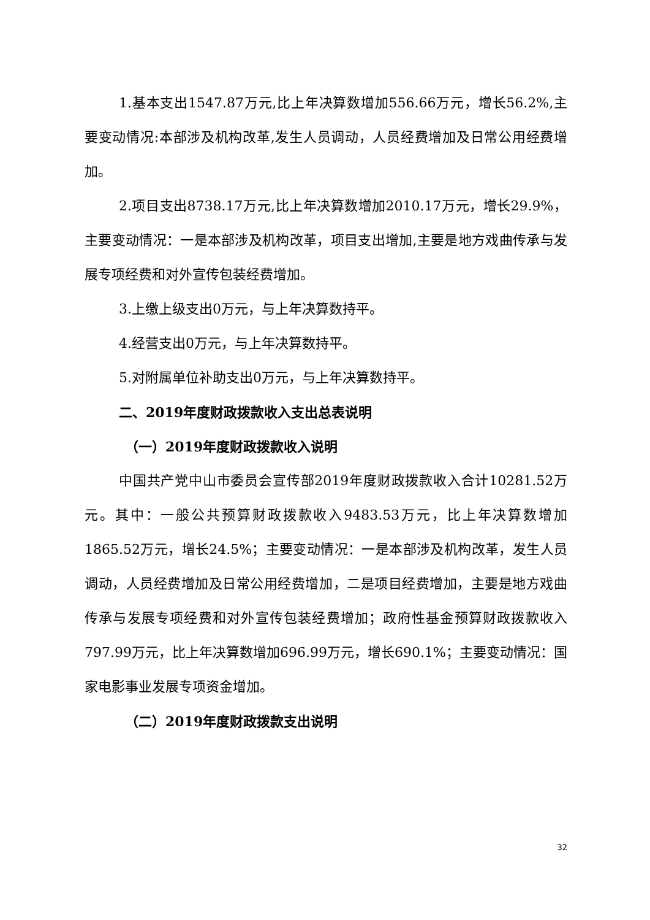1.基本支出1547.87万元,比上年决算数增加556.66万元，增长56.2%,主要变动情况:本部涉及机构改革,发生人员调动，人员经费增加及日常公用经费增加。
2.项目支出8738.17万元,比上年决算数增加2010.17万元，增长29.9%，主要变动情况：一是本部涉及机构改革，项目支出增加,主要是地方戏曲传承与发展专项经费和对外宣传包装经费增加。
3.上缴上级支出0万元，与上年决算数持平。
4.经营支出0万元，与上年决算数持平。
5.对附属单位补助支出0万元，与上年决算数持平。
二、2019年度财政拨款收入支出总表说明
（一）2019年度财政拨款收入说明
中国共产党中山市委员会宣传部2019年度财政拨款收入合计10281.52万元。其中：一般公共预算财政拨款收入9483.53万元，比上年决算数增加1865.52万元，增长24.5%；主要变动情况：一是本部涉及机构改革，发生人员调动，人员经费增加及日常公用经费增加，二是项目经费增加，主要是地方戏曲传承与发展专项经费和对外宣传包装经费增加；政府性基金预算财政拨款收入797.99万元，比上年决算数增加696.99万元，增长690.1%；主要变动情况：国家电影事业发展专项资金增加。
（二）2019年度财政拨款支出说明
32